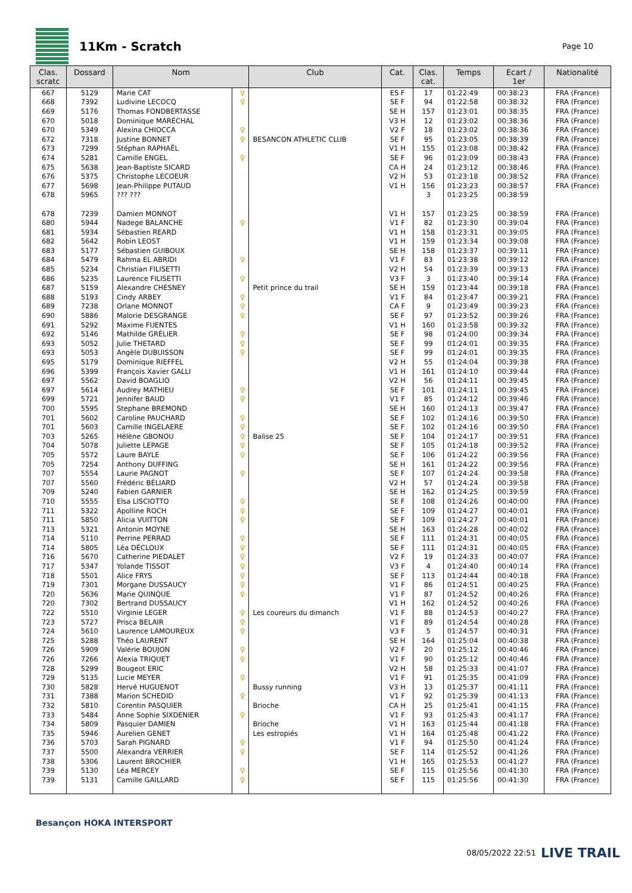11Km - Scratch
Page 10
| Clas. scratc | Dossard | Nom | | Club | Cat. | Clas. cat. | Temps | Ecart / 1er | Nationalité |
| --- | --- | --- | --- | --- | --- | --- | --- | --- | --- |
| 667 | 5129 | Marie CAT | ♀ | | ES F | 17 | 01:22:49 | 00:38:23 | FRA (France) |
| 668 | 7392 | Ludivine LECOCQ | ♀ | | SE F | 94 | 01:22:58 | 00:38:32 | FRA (France) |
| 669 | 5176 | Thomas FONDBERTASSE | | | SE H | 157 | 01:23:01 | 00:38:35 | FRA (France) |
| 670 | 5018 | Dominique MARÉCHAL | | | V3 H | 12 | 01:23:02 | 00:38:36 | FRA (France) |
| 670 | 5349 | Alexina CHIOCCA | ♀ | | V2 F | 18 | 01:23:02 | 00:38:36 | FRA (France) |
| 672 | 7318 | Justine BONNET | ♀ | BESANCON ATHLETIC CLUB | SE F | 95 | 01:23:05 | 00:38:39 | FRA (France) |
| 673 | 7299 | Stéphan RAPHAËL | | | V1 H | 155 | 01:23:08 | 00:38:42 | FRA (France) |
| 674 | 5281 | Camille ENGEL | ♀ | | SE F | 96 | 01:23:09 | 00:38:43 | FRA (France) |
| 675 | 5638 | Jean-Baptiste SICARD | | | CA H | 24 | 01:23:12 | 00:38:46 | FRA (France) |
| 676 | 5375 | Christophe LECOEUR | | | V2 H | 53 | 01:23:18 | 00:38:52 | FRA (France) |
| 677 | 5698 | Jean-Philippe PUTAUD | | | V1 H | 156 | 01:23:23 | 00:38:57 | FRA (France) |
| 678 | 5965 | ??? ??? | | | | 3 | 01:23:25 | 00:38:59 | |
| 678 | 7239 | Damien MONNOT | | | V1 H | 157 | 01:23:25 | 00:38:59 | FRA (France) |
| 680 | 5944 | Nadege BALANCHE | ♀ | | V1 F | 82 | 01:23:30 | 00:39:04 | FRA (France) |
| 681 | 5934 | Sébastien REARD | | | V1 H | 158 | 01:23:31 | 00:39:05 | FRA (France) |
| 682 | 5642 | Robin LEOST | | | V1 H | 159 | 01:23:34 | 00:39:08 | FRA (France) |
| 683 | 5177 | Sébastien GUIBOUX | | | SE H | 158 | 01:23:37 | 00:39:11 | FRA (France) |
| 684 | 5479 | Rahma EL ABRIDI | ♀ | | V1 F | 83 | 01:23:38 | 00:39:12 | FRA (France) |
| 685 | 5234 | Christian FILISETTI | | | V2 H | 54 | 01:23:39 | 00:39:13 | FRA (France) |
| 686 | 5235 | Laurence FILISETTI | ♀ | | V3 F | 3 | 01:23:40 | 00:39:14 | FRA (France) |
| 687 | 5159 | Alexandre CHESNEY | | Petit prince du trail | SE H | 159 | 01:23:44 | 00:39:18 | FRA (France) |
| 688 | 5193 | Cindy ARBEY | ♀ | | V1 F | 84 | 01:23:47 | 00:39:21 | FRA (France) |
| 689 | 7238 | Orlane MONNOT | ♀ | | CA F | 9 | 01:23:49 | 00:39:23 | FRA (France) |
| 690 | 5886 | Malorie DESGRANGE | ♀ | | SE F | 97 | 01:23:52 | 00:39:26 | FRA (France) |
| 691 | 5292 | Maxime FUENTES | | | V1 H | 160 | 01:23:58 | 00:39:32 | FRA (France) |
| 692 | 5146 | Mathilde GRÈLIER | ♀ | | SE F | 98 | 01:24:00 | 00:39:34 | FRA (France) |
| 693 | 5052 | Julie THETARD | ♀ | | SE F | 99 | 01:24:01 | 00:39:35 | FRA (France) |
| 693 | 5053 | Angèle DUBUISSON | ♀ | | SE F | 99 | 01:24:01 | 00:39:35 | FRA (France) |
| 695 | 5179 | Dominique RIEFFEL | | | V2 H | 55 | 01:24:04 | 00:39:38 | FRA (France) |
| 696 | 5399 | François Xavier GALLI | | | V1 H | 161 | 01:24:10 | 00:39:44 | FRA (France) |
| 697 | 5562 | David BOAGLIO | | | V2 H | 56 | 01:24:11 | 00:39:45 | FRA (France) |
| 697 | 5614 | Audrey MATHIEU | ♀ | | SE F | 101 | 01:24:11 | 00:39:45 | FRA (France) |
| 699 | 5721 | Jennifer BAUD | ♀ | | V1 F | 85 | 01:24:12 | 00:39:46 | FRA (France) |
| 700 | 5595 | Stephane BREMOND | | | SE H | 160 | 01:24:13 | 00:39:47 | FRA (France) |
| 701 | 5602 | Caroline PAUCHARD | ♀ | | SE F | 102 | 01:24:16 | 00:39:50 | FRA (France) |
| 701 | 5603 | Camille INGELAERE | ♀ | | SE F | 102 | 01:24:16 | 00:39:50 | FRA (France) |
| 703 | 5265 | Hélène GBONOU | ♀ | Balise 25 | SE F | 104 | 01:24:17 | 00:39:51 | FRA (France) |
| 704 | 5078 | Juliette LEPAGE | ♀ | | SE F | 105 | 01:24:18 | 00:39:52 | FRA (France) |
| 705 | 5572 | Laure BAYLE | ♀ | | SE F | 106 | 01:24:22 | 00:39:56 | FRA (France) |
| 705 | 7254 | Anthony DUFFING | | | SE H | 161 | 01:24:22 | 00:39:56 | FRA (France) |
| 707 | 5554 | Laurie PAGNOT | ♀ | | SE F | 107 | 01:24:24 | 00:39:58 | FRA (France) |
| 707 | 5560 | Frédéric BÉLIARD | | | V2 H | 57 | 01:24:24 | 00:39:58 | FRA (France) |
| 709 | 5240 | Fabien GARNIER | | | SE H | 162 | 01:24:25 | 00:39:59 | FRA (France) |
| 710 | 5555 | Elsa LISCIOTTO | ♀ | | SE F | 108 | 01:24:26 | 00:40:00 | FRA (France) |
| 711 | 5322 | Apolline ROCH | ♀ | | SE F | 109 | 01:24:27 | 00:40:01 | FRA (France) |
| 711 | 5850 | Alicia VUITTON | ♀ | | SE F | 109 | 01:24:27 | 00:40:01 | FRA (France) |
| 713 | 5321 | Antonin MOYNE | | | SE H | 163 | 01:24:28 | 00:40:02 | FRA (France) |
| 714 | 5110 | Perrine PERRAD | ♀ | | SE F | 111 | 01:24:31 | 00:40:05 | FRA (France) |
| 714 | 5805 | Léa DÉCLOUX | ♀ | | SE F | 111 | 01:24:31 | 00:40:05 | FRA (France) |
| 716 | 5670 | Catherine PIEDALET | ♀ | | V2 F | 19 | 01:24:33 | 00:40:07 | FRA (France) |
| 717 | 5347 | Yolande TISSOT | ♀ | | V3 F | 4 | 01:24:40 | 00:40:14 | FRA (France) |
| 718 | 5501 | Alice FRYS | ♀ | | SE F | 113 | 01:24:44 | 00:40:18 | FRA (France) |
| 719 | 7301 | Morgane DUSSAUCY | ♀ | | V1 F | 86 | 01:24:51 | 00:40:25 | FRA (France) |
| 720 | 5636 | Marie QUINQUE | ♀ | | V1 F | 87 | 01:24:52 | 00:40:26 | FRA (France) |
| 720 | 7302 | Bertrand DUSSAUCY | | | V1 H | 162 | 01:24:52 | 00:40:26 | FRA (France) |
| 722 | 5510 | Virginie LEGER | ♀ | Les coureurs du dimanch | V1 F | 88 | 01:24:53 | 00:40:27 | FRA (France) |
| 723 | 5727 | Prisca BELAIR | ♀ | | V1 F | 89 | 01:24:54 | 00:40:28 | FRA (France) |
| 724 | 5610 | Laurence LAMOUREUX | ♀ | | V3 F | 5 | 01:24:57 | 00:40:31 | FRA (France) |
| 725 | 5288 | Théo LAURENT | | | SE H | 164 | 01:25:04 | 00:40:38 | FRA (France) |
| 726 | 5909 | Valérie BOUJON | ♀ | | V2 F | 20 | 01:25:12 | 00:40:46 | FRA (France) |
| 726 | 7266 | Alexia TRIQUET | ♀ | | V1 F | 90 | 01:25:12 | 00:40:46 | FRA (France) |
| 728 | 5299 | Bougeot ERIC | | | V2 H | 58 | 01:25:33 | 00:41:07 | FRA (France) |
| 729 | 5135 | Lucie MEYER | ♀ | | V1 F | 91 | 01:25:35 | 00:41:09 | FRA (France) |
| 730 | 5828 | Hervé HUGUENOT | | Bussy running | V3 H | 13 | 01:25:37 | 00:41:11 | FRA (France) |
| 731 | 7388 | Marion SCHEDID | ♀ | | V1 F | 92 | 01:25:39 | 00:41:13 | FRA (France) |
| 732 | 5810 | Corentin PASQUIER | | Brioche | CA H | 25 | 01:25:41 | 00:41:15 | FRA (France) |
| 733 | 5484 | Anne Sophie SIXDENIER | ♀ | | V1 F | 93 | 01:25:43 | 00:41:17 | FRA (France) |
| 734 | 5809 | Pasquier DAMIEN | | Brioche | V1 H | 163 | 01:25:44 | 00:41:18 | FRA (France) |
| 735 | 5946 | Aurelien GENET | | Les estropiés | V1 H | 164 | 01:25:48 | 00:41:22 | FRA (France) |
| 736 | 5703 | Sarah PIGNARD | ♀ | | V1 F | 94 | 01:25:50 | 00:41:24 | FRA (France) |
| 737 | 5500 | Alexandra VERRIER | ♀ | | SE F | 114 | 01:25:52 | 00:41:26 | FRA (France) |
| 738 | 5306 | Laurent BROCHIER | | | V1 H | 165 | 01:25:53 | 00:41:27 | FRA (France) |
| 739 | 5130 | Léa MERCEY | ♀ | | SE F | 115 | 01:25:56 | 00:41:30 | FRA (France) |
| 739 | 5131 | Camille GAILLARD | ♀ | | SE F | 115 | 01:25:56 | 00:41:30 | FRA (France) |
Besançon HOKA INTERSPORT
08/05/2022 22:51 LIVE TRAIL